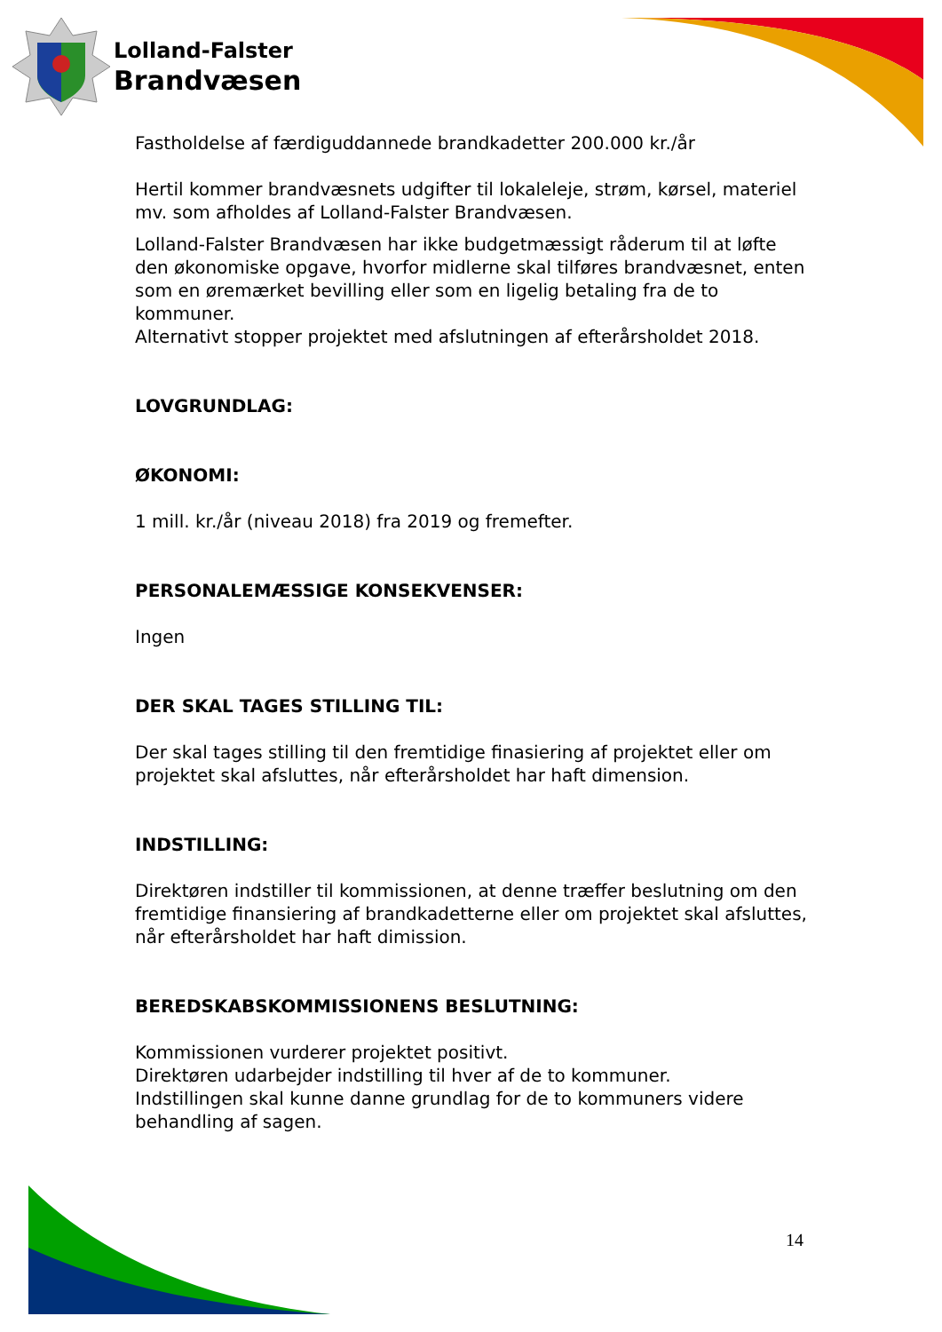Lolland-Falster
Brandvæsen
Fastholdelse af færdiguddannede brandkadetter 200.000 kr./år
Hertil kommer brandvæsnets udgifter til lokaleleje, strøm, kørsel, materiel mv. som afholdes af Lolland-Falster Brandvæsen.
Lolland-Falster Brandvæsen har ikke budgetmæssigt råderum til at løfte den økonomiske opgave, hvorfor midlerne skal tilføres brandvæsnet, enten som en øremærket bevilling eller som en ligelig betaling fra de to kommuner.
Alternativt stopper projektet med afslutningen af efterårsholdet 2018.
LOVGRUNDLAG:
ØKONOMI:
1 mill. kr./år (niveau 2018) fra 2019 og fremefter.
PERSONALEMÆSSIGE KONSEKVENSER:
Ingen
DER SKAL TAGES STILLING TIL:
Der skal tages stilling til den fremtidige finasiering af projektet eller om projektet skal afsluttes, når efterårsholdet har haft dimension.
INDSTILLING:
Direktøren indstiller til kommissionen, at denne træffer beslutning om den fremtidige finansiering af brandkadetterne eller om projektet skal afsluttes, når efterårsholdet har haft dimission.
BEREDSKABSKOMMISSIONENS BESLUTNING:
Kommissionen vurderer projektet positivt.
Direktøren udarbejder indstilling til hver af de to kommuner.
Indstillingen skal kunne danne grundlag for de to kommuners videre behandling af sagen.
14